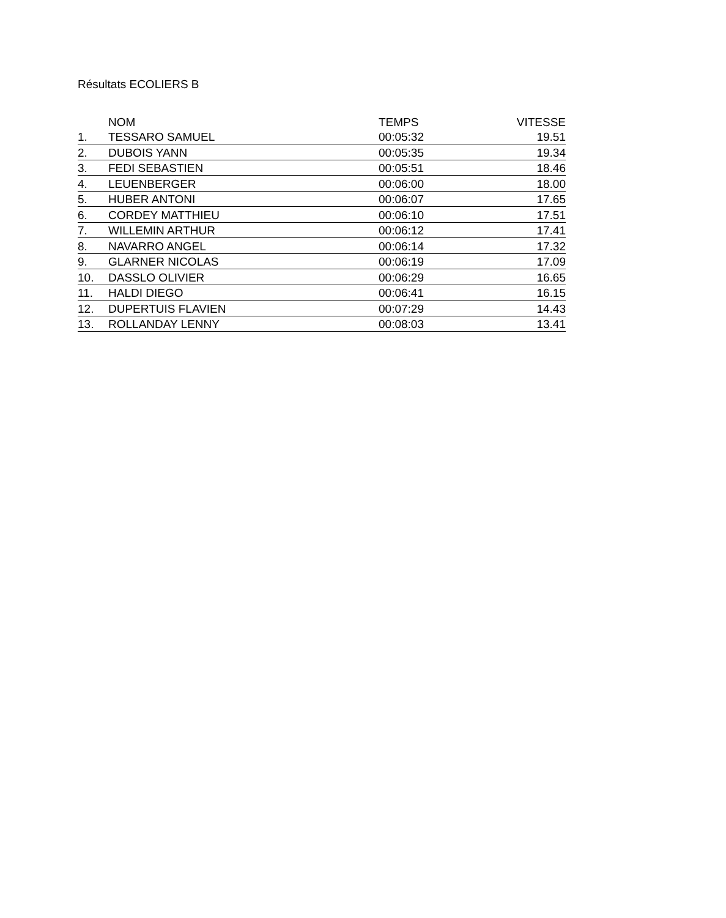Résultats ECOLIERS B
| | NOM | TEMPS | VITESSE |
| --- | --- | --- | --- |
| 1. | TESSARO SAMUEL | 00:05:32 | 19.51 |
| 2. | DUBOIS YANN | 00:05:35 | 19.34 |
| 3. | FEDI SEBASTIEN | 00:05:51 | 18.46 |
| 4. | LEUENBERGER | 00:06:00 | 18.00 |
| 5. | HUBER ANTONI | 00:06:07 | 17.65 |
| 6. | CORDEY MATTHIEU | 00:06:10 | 17.51 |
| 7. | WILLEMIN ARTHUR | 00:06:12 | 17.41 |
| 8. | NAVARRO ANGEL | 00:06:14 | 17.32 |
| 9. | GLARNER NICOLAS | 00:06:19 | 17.09 |
| 10. | DASSLO OLIVIER | 00:06:29 | 16.65 |
| 11. | HALDI DIEGO | 00:06:41 | 16.15 |
| 12. | DUPERTUIS FLAVIEN | 00:07:29 | 14.43 |
| 13. | ROLLANDAY LENNY | 00:08:03 | 13.41 |